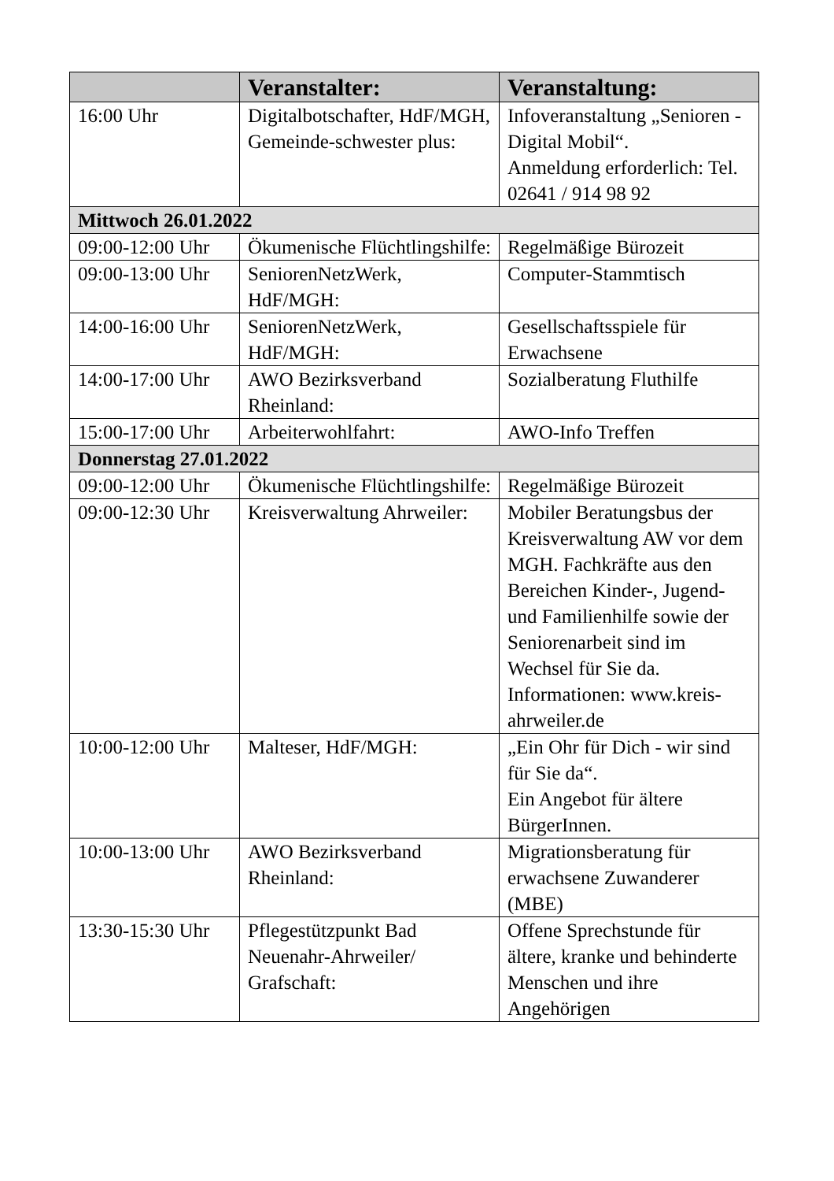| | Veranstalter: | Veranstaltung: |
| --- | --- | --- |
| 16:00 Uhr | Digitalbotschafter, HdF/MGH, Gemeinde-schwester plus: | Infoveranstaltung „Senioren - Digital Mobil“. Anmeldung erforderlich: Tel. 02641 / 914 98 92 |
| Mittwoch 26.01.2022 | | |
| 09:00-12:00 Uhr | Ökumenische Flüchtlingshilfe: | Regelmäßige Bürozeit |
| 09:00-13:00 Uhr | SeniorenNetzWerk, HdF/MGH: | Computer-Stammtisch |
| 14:00-16:00 Uhr | SeniorenNetzWerk, HdF/MGH: | Gesellschaftsspiele für Erwachsene |
| 14:00-17:00 Uhr | AWO Bezirksverband Rheinland: | Sozialberatung Fluthilfe |
| 15:00-17:00 Uhr | Arbeiterwohlfahrt: | AWO-Info Treffen |
| Donnerstag 27.01.2022 | | |
| 09:00-12:00 Uhr | Ökumenische Flüchtlingshilfe: | Regelmäßige Bürozeit |
| 09:00-12:30 Uhr | Kreisverwaltung Ahrweiler: | Mobiler Beratungsbus der Kreisverwaltung AW vor dem MGH. Fachkräfte aus den Bereichen Kinder-, Jugend- und Familienhilfe sowie der Seniorenarbeit sind im Wechsel für Sie da. Informationen: www.kreis-ahrweiler.de |
| 10:00-12:00 Uhr | Malteser, HdF/MGH: | „Ein Ohr für Dich - wir sind für Sie da“. Ein Angebot für ältere BürgerInnen. |
| 10:00-13:00 Uhr | AWO Bezirksverband Rheinland: | Migrationsberatung für erwachsene Zuwanderer (MBE) |
| 13:30-15:30 Uhr | Pflegestützpunkt Bad Neuenahr-Ahrweiler/ Grafschaft: | Offene Sprechstunde für ältere, kranke und behinderte Menschen und ihre Angehörigen |